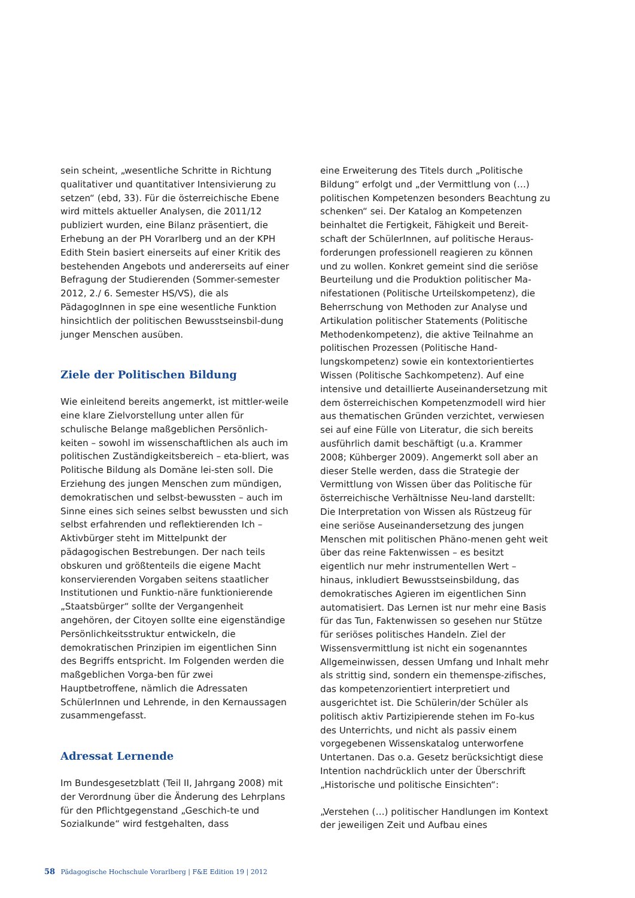sein scheint, „wesentliche Schritte in Richtung qualitativer und quantitativer Intensivierung zu setzen“ (ebd, 33). Für die österreichische Ebene wird mittels aktueller Analysen, die 2011/12 publiziert wurden, eine Bilanz präsentiert, die Erhebung an der PH Vorarlberg und an der KPH Edith Stein basiert einerseits auf einer Kritik des bestehenden Angebots und andererseits auf einer Befragung der Studierenden (Sommer-semester 2012, 2./ 6. Semester HS/VS), die als PädagogInnen in spe eine wesentliche Funktion hinsichtlich der politischen Bewusstseinsbil-dung junger Menschen ausüben.
Ziele der Politischen Bildung
Wie einleitend bereits angemerkt, ist mittler-weile eine klare Zielvorstellung unter allen für schulische Belange maßgeblichen Persönlich-keiten – sowohl im wissenschaftlichen als auch im politischen Zuständigkeitsbereich – eta-bliert, was Politische Bildung als Domäne lei-sten soll. Die Erziehung des jungen Menschen zum mündigen, demokratischen und selbst-bewussten – auch im Sinne eines sich seines selbst bewussten und sich selbst erfahrenden und reflektierenden Ich – Aktivbürger steht im Mittelpunkt der pädagogischen Bestrebungen. Der nach teils obskuren und größtenteils die eigene Macht konservierenden Vorgaben seitens staatlicher Institutionen und Funktio-näre funktionierende „Staatsbürger“ sollte der Vergangenheit angehören, der Citoyen sollte eine eigenständige Persönlichkeitsstruktur entwickeln, die demokratischen Prinzipien im eigentlichen Sinn des Begriffs entspricht. Im Folgenden werden die maßgeblichen Vorga-ben für zwei Hauptbetroffene, nämlich die Adressaten SchülerInnen und Lehrende, in den Kernaussagen zusammengefasst.
Adressat Lernende
Im Bundesgesetzblatt (Teil II, Jahrgang 2008) mit der Verordnung über die Änderung des Lehrplans für den Pflichtgegenstand „Geschich-te und Sozialkunde“ wird festgehalten, dass
eine Erweiterung des Titels durch „Politische Bildung“ erfolgt und „der Vermittlung von (…) politischen Kompetenzen besonders Beachtung zu schenken“ sei. Der Katalog an Kompetenzen beinhaltet die Fertigkeit, Fähigkeit und Bereit-schaft der SchülerInnen, auf politische Heraus-forderungen professionell reagieren zu können und zu wollen. Konkret gemeint sind die seriöse Beurteilung und die Produktion politischer Ma-nifestationen (Politische Urteilskompetenz), die Beherrschung von Methoden zur Analyse und Artikulation politischer Statements (Politische Methodenkompetenz), die aktive Teilnahme an politischen Prozessen (Politische Hand-lungskompetenz) sowie ein kontextorientiertes Wissen (Politische Sachkompetenz). Auf eine intensive und detaillierte Auseinandersetzung mit dem österreichischen Kompetenzmodell wird hier aus thematischen Gründen verzichtet, verwiesen sei auf eine Fülle von Literatur, die sich bereits ausführlich damit beschäftigt (u.a. Krammer 2008; Kühberger 2009). Angemerkt soll aber an dieser Stelle werden, dass die Strategie der Vermittlung von Wissen über das Politische für österreichische Verhältnisse Neu-land darstellt: Die Interpretation von Wissen als Rüstzeug für eine seriöse Auseinandersetzung des jungen Menschen mit politischen Phäno-menen geht weit über das reine Faktenwissen – es besitzt eigentlich nur mehr instrumentellen Wert – hinaus, inkludiert Bewusstseinsbildung, das demokratisches Agieren im eigentlichen Sinn automatisiert. Das Lernen ist nur mehr eine Basis für das Tun, Faktenwissen so gesehen nur Stütze für seriöses politisches Handeln. Ziel der Wissensvermittlung ist nicht ein sogenanntes Allgemeinwissen, dessen Umfang und Inhalt mehr als strittig sind, sondern ein themenspe-zifisches, das kompetenzorientiert interpretiert und ausgerichtet ist. Die Schülerin/der Schüler als politisch aktiv Partizipierende stehen im Fo-kus des Unterrichts, und nicht als passiv einem vorgegebenen Wissenskatalog unterworfene Untertanen. Das o.a. Gesetz berücksichtigt diese Intention nachdrücklich unter der Überschrift „Historische und politische Einsichten“:
„Verstehen (…) politischer Handlungen im Kontext der jeweiligen Zeit und Aufbau eines
58 Pädagogische Hochschule Vorarlberg | F&E Edition 19 | 2012